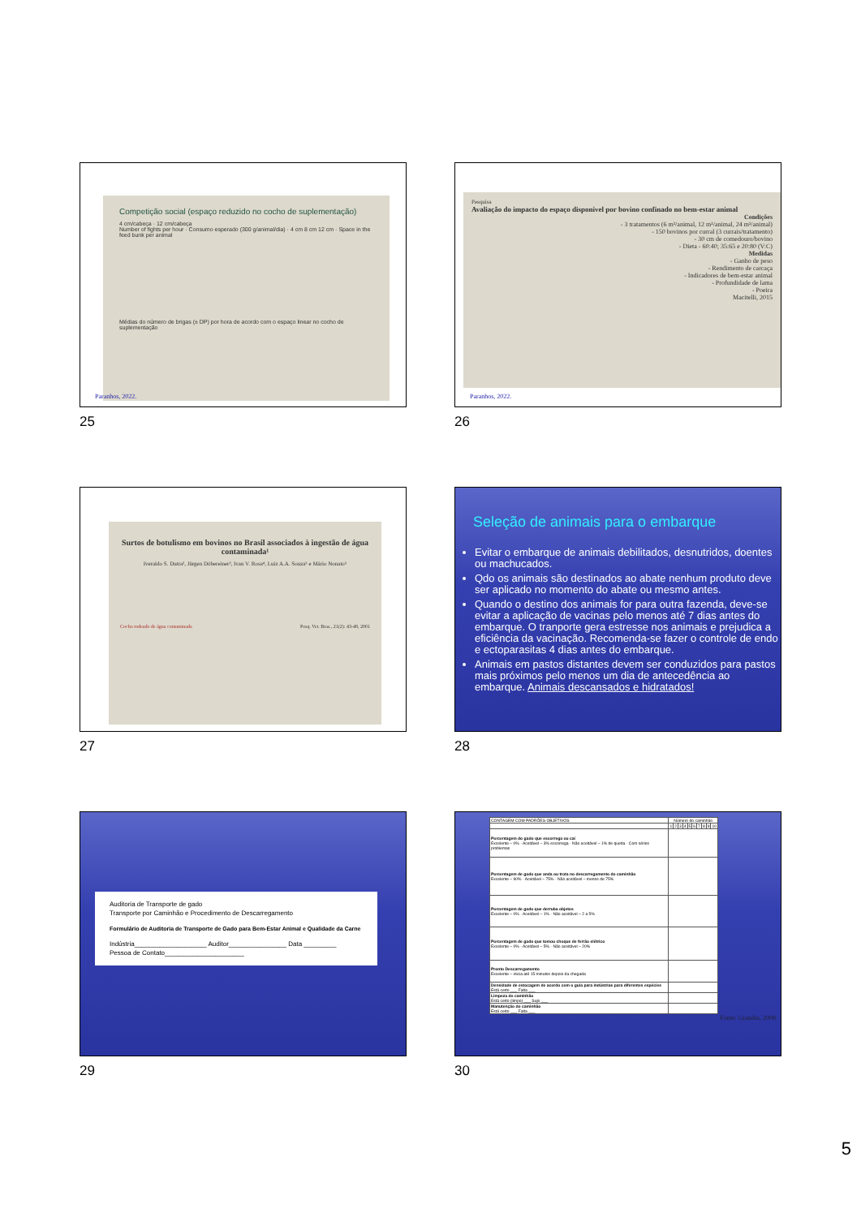Competição social (espaço reduzido no cocho de suplementação)
4 cm/cabeça · 12 cm/cabeça
Number of fights per hour · Consumo esperado (300 g/animal/dia) · 4 cm 8 cm 12 cm · Space in the feed bunk per animal
Médias do número de brigas (± DP) por hora de acordo com o espaço linear no cocho de suplementação
Paranhos, 2022.
25
Pesquisa
Avaliação do impacto do espaço disponivel por bovino confinado no bem-estar animal
Condições
- 3 tratamentos (6 m²/animal, 12 m²/animal, 24 m²/animal)
- 150 bovinos por curral (3 currais/tratamento)
- 30 cm de comedouro/bovino
- Dieta - 60:40; 35:65 e 20:80 (V:C)
Medidas
- Ganho de peso
- Rendimento de carcaça
- Indicadores de bem-estar animal
- Profundidade de lama
- Poeira
Macitelli, 2015
Paranhos, 2022.
26
Surtos de botulismo em bovinos no Brasil associados à ingestão de água contaminada¹
Iveraldo S. Dutra², Jürgen Döbereiner³, Ivan V. Rosa⁴, Luiz A.A. Souza⁵ e Mário Nonato⁵
Cocho rodeado de água contaminada Pesq. Vet. Bras., 21(2): 43-48, 2001
27
Seleção de animais para o embarque
Evitar o embarque de animais debilitados, desnutridos, doentes ou machucados.
Qdo os animais são destinados ao abate nenhum produto deve ser aplicado no momento do abate ou mesmo antes.
Quando o destino dos animais for para outra fazenda, deve-se evitar a aplicação de vacinas pelo menos até 7 dias antes do embarque. O tranporte gera estresse nos animais e prejudica a eficiência da vacinação. Recomenda-se fazer o controle de endo e ectoparasitas 4 dias antes do embarque.
Animais em pastos distantes devem ser conduzidos para pastos mais próximos pelo menos um dia de antecedência ao embarque. Animais descansados e hidratados!
28
Auditoria de Transporte de gado
Transporte por Caminhão e Procedimento de Descarregamento
Formulário de Auditoria de Transporte de Gado para Bem-Estar Animal e Qualidade da Carne
Indústria____________________ Auditor________________ Data _________
Pessoa de Contato______________________
29
| CONTAGEM COM PADRÕES OBJETIVOS | Número do caminhão | | | | | | | | | |
| | 1 | 2 | 3 | 4 | 5 | 6 | 7 | 8 | 9 | 10 |
| Porcentagem do gado que escorrega ou cai Excelente – 0% · Aceitável – 3% escorrega · Não aceitável – 1% de queda · Com sérios problemas | | | | | | | | | | |
| Porcentagem de gado que anda ou trota no descarregamento do caminhão Excelente – 90% · Aceitável – 75% · Não aceitável – menos de 75% | | | | | | | | | | |
| Porcentagem de gado que derruba objetos Excelente – 0% · Aceitável – 1% · Não aceitável – 2 a 5% | | | | | | | | | | |
| Porcentagem de gado que tomou choque de ferrão elétrico Excelente – 0% · Aceitável – 5% · Não aceitável – 20% | | | | | | | | | | |
| Pronto Descarregamento Excelente – inicia até 15 minutos depois da chegada | | | | | | | | | | |
| Densidade de estocagem de acordo com o guia para indústrias para diferentes espécies Está certo ___ Falta ___ | | | | | | | | | | |
| Limpeza do caminhão Está certo (limpo) ___ Sujo ___ | | | | | | | | | | |
| Manutenção do caminhão Está certo ___ Falta ___ | | | | | | | | | | |
Fonte: Grandin, 2008.
30
5